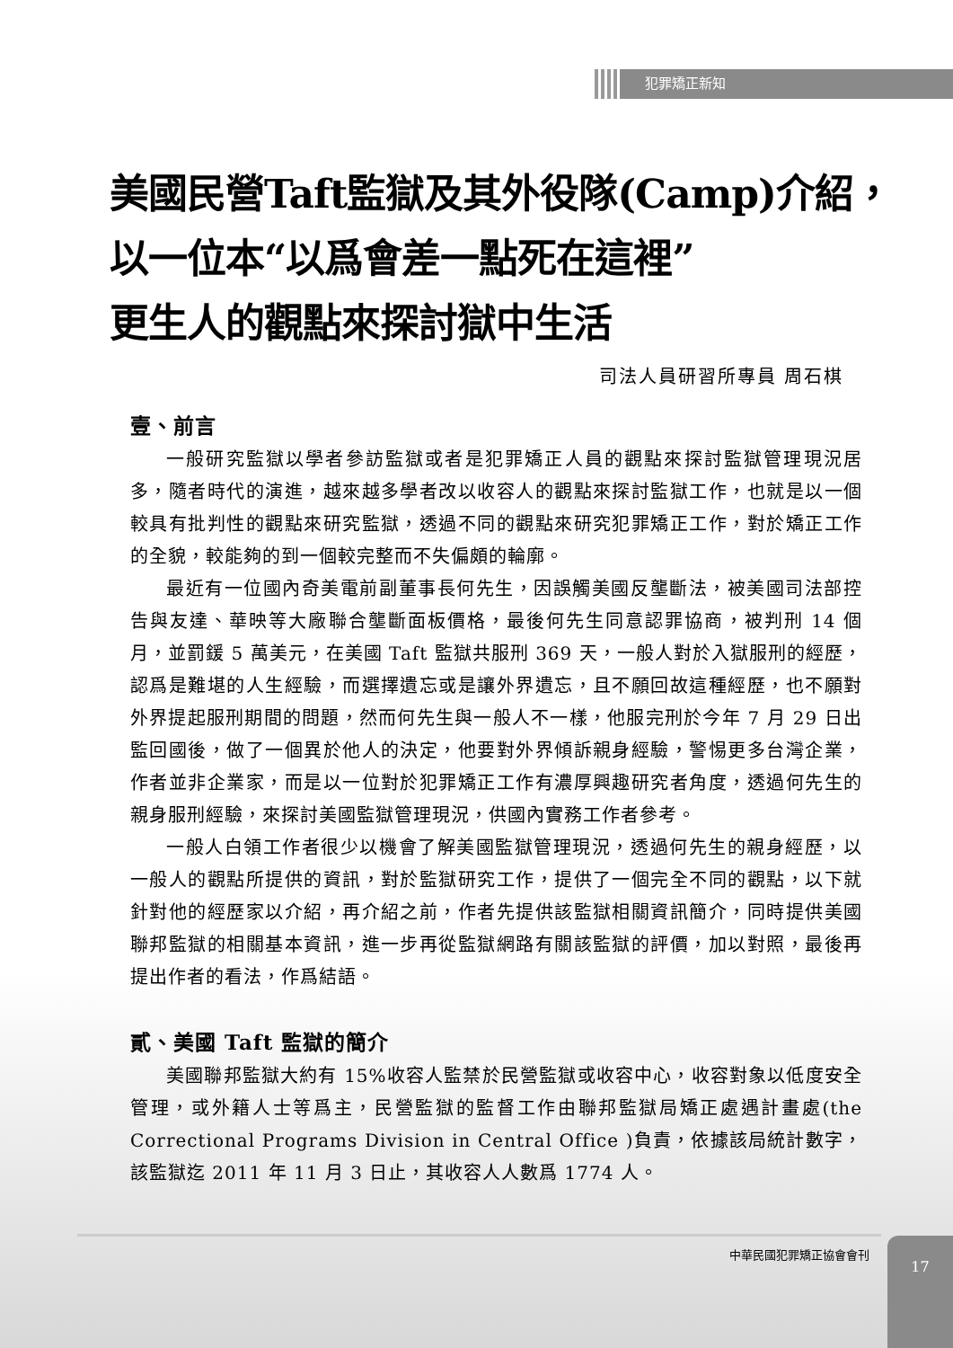犯罪矯正新知
美國民營Taft監獄及其外役隊(Camp)介紹，
以一位本“以爲會差一點死在這裡”
更生人的觀點來探討獄中生活
司法人員研習所專員 周石棋
壹、前言
一般研究監獄以學者參訪監獄或者是犯罪矯正人員的觀點來探討監獄管理現況居多，隨者時代的演進，越來越多學者改以收容人的觀點來探討監獄工作，也就是以一個較具有批判性的觀點來研究監獄，透過不同的觀點來研究犯罪矯正工作，對於矯正工作的全貌，較能夠的到一個較完整而不失偏頗的輪廓。
最近有一位國內奇美電前副董事長何先生，因誤觸美國反壟斷法，被美國司法部控告與友達、華映等大廠聯合壟斷面板價格，最後何先生同意認罪協商，被判刑 14 個月，並罰鍰 5 萬美元，在美國 Taft 監獄共服刑 369 天，一般人對於入獄服刑的經歷，認爲是難堪的人生經驗，而選擇遺忘或是讓外界遺忘，且不願回故這種經歷，也不願對外界提起服刑期間的問題，然而何先生與一般人不一樣，他服完刑於今年 7 月 29 日出監回國後，做了一個異於他人的決定，他要對外界傾訴親身經驗，警惕更多台灣企業，作者並非企業家，而是以一位對於犯罪矯正工作有濃厚興趣研究者角度，透過何先生的親身服刑經驗，來探討美國監獄管理現況，供國內實務工作者參考。
一般人白領工作者很少以機會了解美國監獄管理現況，透過何先生的親身經歷，以一般人的觀點所提供的資訊，對於監獄研究工作，提供了一個完全不同的觀點，以下就針對他的經歷家以介紹，再介紹之前，作者先提供該監獄相關資訊簡介，同時提供美國聯邦監獄的相關基本資訊，進一步再從監獄網路有關該監獄的評價，加以對照，最後再提出作者的看法，作爲結語。
貳、美國 Taft 監獄的簡介
美國聯邦監獄大約有 15%收容人監禁於民營監獄或收容中心，收容對象以低度安全管理，或外籍人士等爲主，民營監獄的監督工作由聯邦監獄局矯正處遇計畫處(the Correctional Programs Division in Central Office )負責，依據該局統計數字，該監獄迄 2011 年 11 月 3 日止，其收容人人數爲 1774 人。
中華民國犯罪矯正協會會刊 17